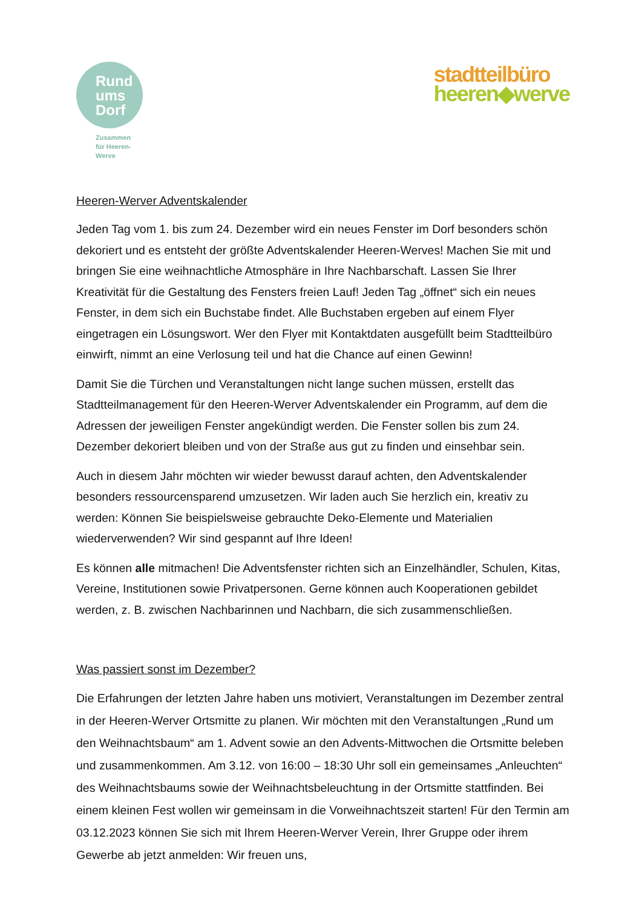Rund
ums
Dorf
Zusammen
für Heeren-
Werve
stadtteilbüro
heeren◆werve
Heeren-Werver Adventskalender
Jeden Tag vom 1. bis zum 24. Dezember wird ein neues Fenster im Dorf besonders schön dekoriert und es entsteht der größte Adventskalender Heeren-Werves! Machen Sie mit und bringen Sie eine weihnachtliche Atmosphäre in Ihre Nachbarschaft. Lassen Sie Ihrer Kreativität für die Gestaltung des Fensters freien Lauf! Jeden Tag „öffnet“ sich ein neues Fenster, in dem sich ein Buchstabe findet. Alle Buchstaben ergeben auf einem Flyer eingetragen ein Lösungswort. Wer den Flyer mit Kontaktdaten ausgefüllt beim Stadtteilbüro einwirft, nimmt an eine Verlosung teil und hat die Chance auf einen Gewinn!
Damit Sie die Türchen und Veranstaltungen nicht lange suchen müssen, erstellt das Stadtteilmanagement für den Heeren-Werver Adventskalender ein Programm, auf dem die Adressen der jeweiligen Fenster angekündigt werden. Die Fenster sollen bis zum 24. Dezember dekoriert bleiben und von der Straße aus gut zu finden und einsehbar sein.
Auch in diesem Jahr möchten wir wieder bewusst darauf achten, den Adventskalender besonders ressourcensparend umzusetzen. Wir laden auch Sie herzlich ein, kreativ zu werden: Können Sie beispielsweise gebrauchte Deko-Elemente und Materialien wiederverwenden? Wir sind gespannt auf Ihre Ideen!
Es können alle mitmachen! Die Adventsfenster richten sich an Einzelhändler, Schulen, Kitas, Vereine, Institutionen sowie Privatpersonen. Gerne können auch Kooperationen gebildet werden, z. B. zwischen Nachbarinnen und Nachbarn, die sich zusammenschließen.
Was passiert sonst im Dezember?
Die Erfahrungen der letzten Jahre haben uns motiviert, Veranstaltungen im Dezember zentral in der Heeren-Werver Ortsmitte zu planen. Wir möchten mit den Veranstaltungen „Rund um den Weihnachtsbaum“ am 1. Advent sowie an den Advents-Mittwochen die Ortsmitte beleben und zusammenkommen. Am 3.12. von 16:00 – 18:30 Uhr soll ein gemeinsames „Anleuchten“ des Weihnachtsbaums sowie der Weihnachtsbeleuchtung in der Ortsmitte stattfinden. Bei einem kleinen Fest wollen wir gemeinsam in die Vorweihnachtszeit starten! Für den Termin am 03.12.2023 können Sie sich mit Ihrem Heeren-Werver Verein, Ihrer Gruppe oder ihrem Gewerbe ab jetzt anmelden: Wir freuen uns,